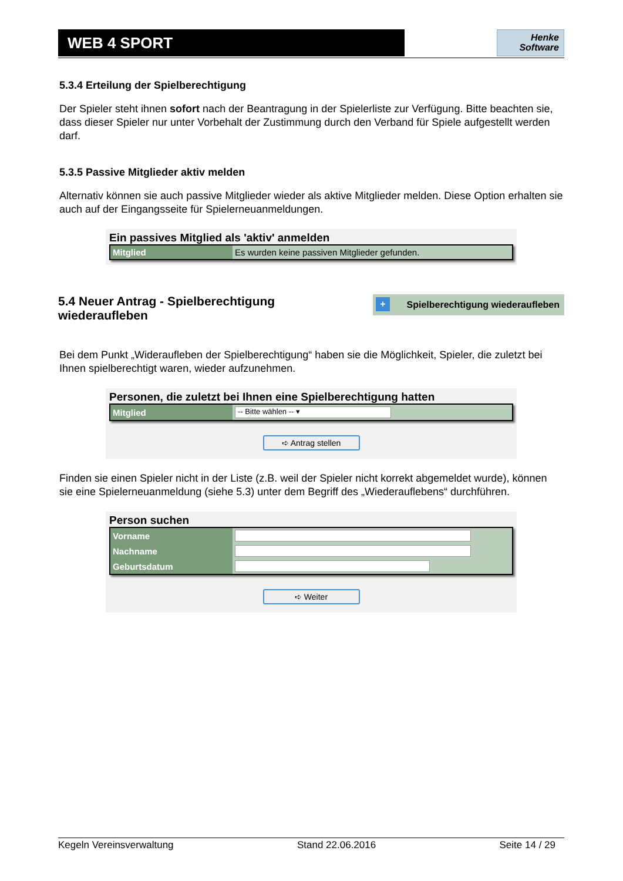WEB 4 SPORT
Henke
Software
5.3.4 Erteilung der Spielberechtigung
Der Spieler steht ihnen sofort nach der Beantragung in der Spielerliste zur Verfügung. Bitte beachten sie, dass dieser Spieler nur unter Vorbehalt der Zustimmung durch den Verband für Spiele aufgestellt werden darf.
5.3.5 Passive Mitglieder aktiv melden
Alternativ können sie auch passive Mitglieder wieder als aktive Mitglieder melden. Diese Option erhalten sie auch auf der Eingangsseite für Spielerneuanmeldungen.
Ein passives Mitglied als 'aktiv' anmelden
| Mitglied | Es wurden keine passiven Mitglieder gefunden. |
5.4 Neuer Antrag - Spielberechtigung
wiederaufleben
+ Spielberechtigung wiederaufleben
Bei dem Punkt „Widerauf­leben der Spielberechtigung“ haben sie die Möglichkeit, Spieler, die zuletzt bei Ihnen spielberechtigt waren, wieder aufzunehmen.
Personen, die zuletzt bei Ihnen eine Spielberechtigung hatten
| Mitglied | -- Bitte wählen -- ▾ |
➪ Antrag stellen
Finden sie einen Spieler nicht in der Liste (z.B. weil der Spieler nicht korrekt abgemeldet wurde), können sie eine Spielerneuanmeldung (siehe 5.3) unter dem Begriff des „Wiederauflebens“ durchführen.
Person suchen
| Vorname | |
| Nachname | |
| Geburtsdatum | |
➪ Weiter
Kegeln Vereinsverwaltung Stand 22.06.2016 Seite 14 / 29